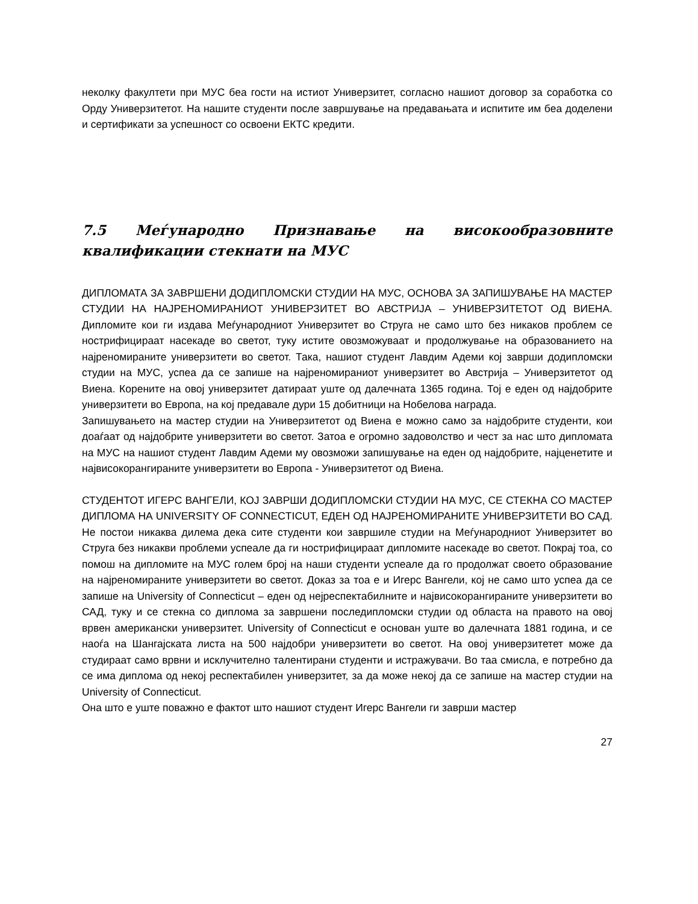неколку факултети при МУС беа гости на истиот Универзитет, согласно нашиот договор за соработка со Орду Универзитетот. На нашите студенти после завршување на предавањата и испитите им беа доделени и сертификати за успешност со освоени ЕКТС кредити.
7.5 Меѓународно Признавање на високообразовните квалификации стекнати на МУС
ДИПЛОМАТА ЗА ЗАВРШЕНИ ДОДИПЛОМСКИ СТУДИИ НА МУС, ОСНОВА ЗА ЗАПИШУВАЊЕ НА МАСТЕР СТУДИИ НА НАЈРЕНОМИРАНИОТ УНИВЕРЗИТЕТ ВО АВСТРИЈА – УНИВЕРЗИТЕТОТ ОД ВИЕНА. Дипломите кои ги издава Меѓународниот Универзитет во Струга не само што без никаков проблем се нострифицираат насекаде во светот, туку истите овозможуваат и продолжување на образованието на најреномираните универзитети во светот. Така, нашиот студент Лавдим Адеми кој заврши додипломски студии на МУС, успеа да се запише на најреномираниот универзитет во Австрија – Универзитетот од Виена. Корените на овој универзитет датираат уште од далечната 1365 година. Тој е еден од најдобрите универзитети во Европа, на кој предавале дури 15 добитници на Нобелова награда.
Запишувањето на мастер студии на Универзитетот од Виена е можно само за најдобрите студенти, кои доаѓаат од најдобрите универзитети во светот. Затоа е огромно задоволство и чест за нас што дипломата на МУС на нашиот студент Лавдим Адеми му овозможи запишување на еден од најдобрите, најценетите и највисокорангираните универзитети во Европа - Универзитетот од Виена.
СТУДЕНТОТ ИГЕРС ВАНГЕЛИ, КОЈ ЗАВРШИ ДОДИПЛОМСКИ СТУДИИ НА МУС, СЕ СТЕКНА СО МАСТЕР ДИПЛОМА НА UNIVERSITY OF CONNECTICUT, ЕДЕН ОД НАЈРЕНОМИРАНИТЕ УНИВЕРЗИТЕТИ ВО САД. Не постои никаква дилема дека сите студенти кои завршиле студии на Меѓународниот Универзитет во Струга без никакви проблеми успеале да ги нострифицираат дипломите насекаде во светот. Покрај тоа, со помош на дипломите на МУС голем број на наши студенти успеале да го продолжат своето образование на најреномираните универзитети во светот. Доказ за тоа е и Игерс Вангели, кој не само што успеа да се запише на University of Connecticut – еден од нејреспектабилните и највисокорангираните универзитети во САД, туку и се стекна со диплома за завршени последипломски студии од областа на правото на овој врвен американски универзитет. University of Connecticut е основан уште во далечната 1881 година, и се наоѓа на Шангајската листа на 500 најдобри универзитети во светот. На овој универзитетет може да студираат само врвни и исклучително талентирани студенти и истражувачи. Во таа смисла, е потребно да се има диплома од некој респектабилен универзитет, за да може некој да се запише на мастер студии на University of Connecticut.
Она што е уште поважно е фактот што нашиот студент Игерс Вангели ги заврши мастер
27